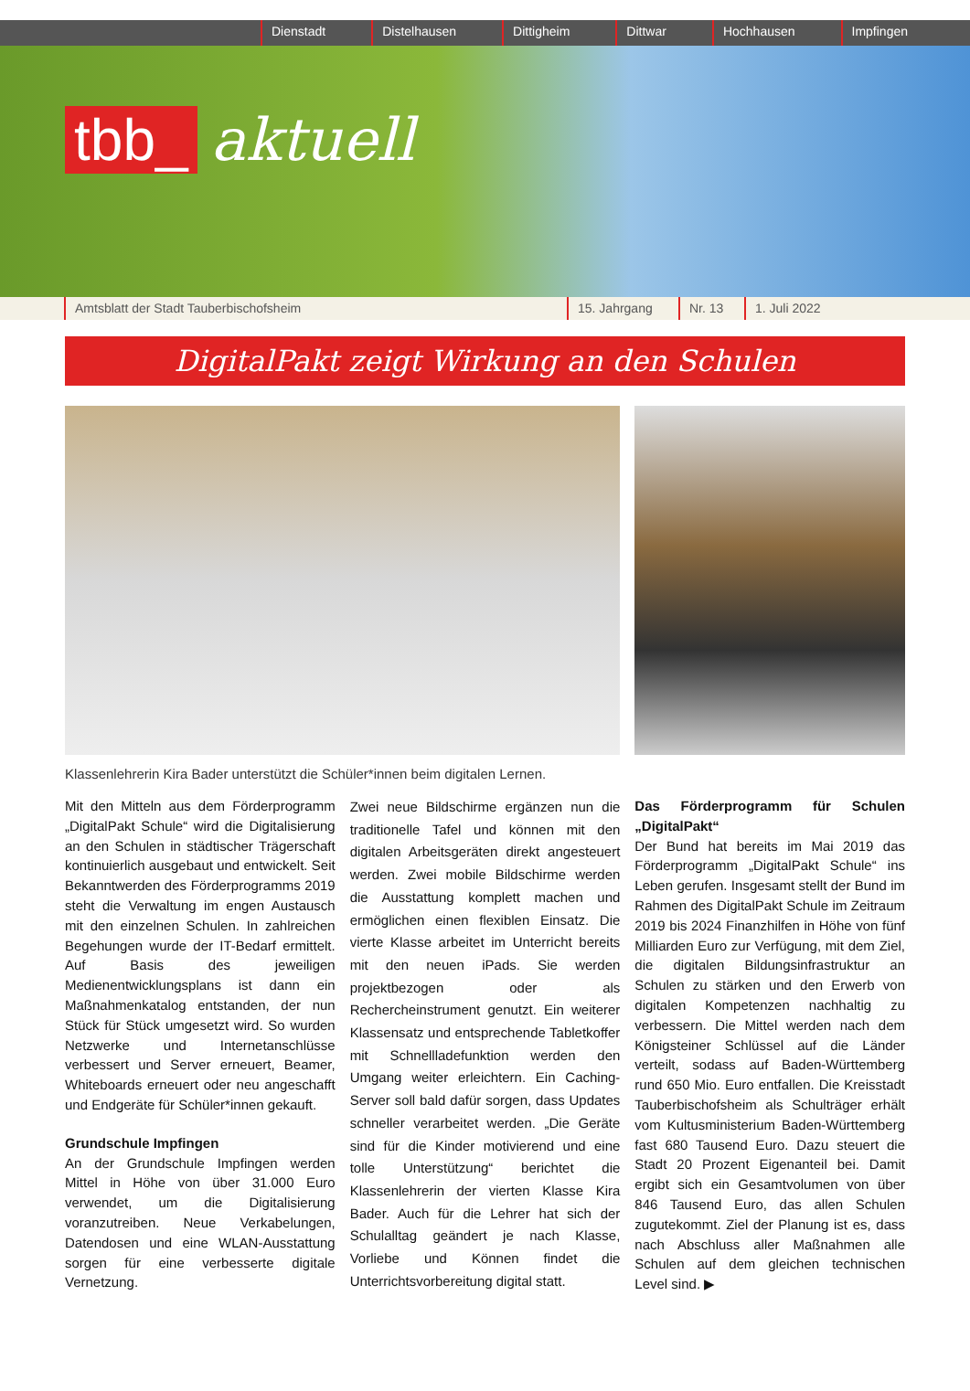Dienstadt Distelhausen Dittigheim Dittwar Hochhausen Impfingen
tbb_ aktuell
Amtsblatt der Stadt Tauberbischofsheim 15. Jahrgang Nr. 13 1. Juli 2022
DigitalPakt zeigt Wirkung an den Schulen
Klassenlehrerin Kira Bader unterstützt die Schüler*innen beim digitalen Lernen.
Mit den Mitteln aus dem Förderprogramm „DigitalPakt Schule“ wird die Digitalisierung an den Schulen in städtischer Trägerschaft kontinuierlich ausgebaut und entwickelt. Seit Bekanntwerden des Förderprogramms 2019 steht die Verwaltung im engen Austausch mit den einzelnen Schulen. In zahlreichen Begehungen wurde der IT-Bedarf ermittelt. Auf Basis des jeweiligen Medienentwicklungsplans ist dann ein Maßnahmenkatalog entstanden, der nun Stück für Stück umgesetzt wird. So wurden Netzwerke und Internetanschlüsse verbessert und Server erneuert, Beamer, Whiteboards erneuert oder neu angeschafft und Endgeräte für Schüler*innen gekauft.
Grundschule Impfingen
An der Grundschule Impfingen werden Mittel in Höhe von über 31.000 Euro verwendet, um die Digitalisierung voranzutreiben. Neue Verkabelungen, Datendosen und eine WLAN-Ausstattung sorgen für eine verbesserte digitale Vernetzung.
Zwei neue Bildschirme ergänzen nun die traditionelle Tafel und können mit den digitalen Arbeitsgeräten direkt angesteuert werden. Zwei mobile Bildschirme werden die Ausstattung komplett machen und ermöglichen einen flexiblen Einsatz. Die vierte Klasse arbeitet im Unterricht bereits mit den neuen iPads. Sie werden projektbezogen oder als Rechercheinstrument genutzt. Ein weiterer Klassensatz und entsprechende Tabletkoffer mit Schnellladefunktion werden den Umgang weiter erleichtern. Ein Caching-Server soll bald dafür sorgen, dass Updates schneller verarbeitet werden. „Die Geräte sind für die Kinder motivierend und eine tolle Unterstützung“ berichtet die Klassenlehrerin der vierten Klasse Kira Bader. Auch für die Lehrer hat sich der Schulalltag geändert je nach Klasse, Vorliebe und Können findet die Unterrichtsvorbereitung digital statt.
Das Förderprogramm für Schulen „DigitalPakt“
Der Bund hat bereits im Mai 2019 das Förderprogramm „DigitalPakt Schule“ ins Leben gerufen. Insgesamt stellt der Bund im Rahmen des DigitalPakt Schule im Zeitraum 2019 bis 2024 Finanzhilfen in Höhe von fünf Milliarden Euro zur Verfügung, mit dem Ziel, die digitalen Bildungsinfrastruktur an Schulen zu stärken und den Erwerb von digitalen Kompetenzen nachhaltig zu verbessern. Die Mittel werden nach dem Königsteiner Schlüssel auf die Länder verteilt, sodass auf Baden-Württemberg rund 650 Mio. Euro entfallen. Die Kreisstadt Tauberbischofsheim als Schulträger erhält vom Kultusministerium Baden-Württemberg fast 680 Tausend Euro. Dazu steuert die Stadt 20 Prozent Eigenanteil bei. Damit ergibt sich ein Gesamtvolumen von über 846 Tausend Euro, das allen Schulen zugutekommt. Ziel der Planung ist es, dass nach Abschluss aller Maßnahmen alle Schulen auf dem gleichen technischen Level sind. ▶